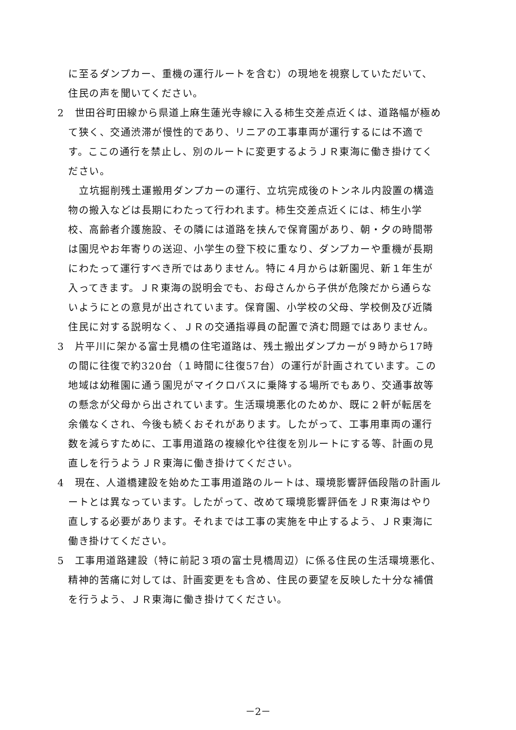に至るダンプカー、重機の運行ルートを含む）の現地を視察していただいて、住民の声を聞いてください。
2　世田谷町田線から県道上麻生蓮光寺線に入る柿生交差点近くは、道路幅が極めて狭く、交通渋滞が慢性的であり、リニアの工事車両が運行するには不適です。ここの通行を禁止し、別のルートに変更するようＪＲ東海に働き掛けてください。
立坑掘削残土運搬用ダンプカーの運行、立坑完成後のトンネル内設置の構造物の搬入などは長期にわたって行われます。柿生交差点近くには、柿生小学校、高齢者介護施設、その隣には道路を挟んで保育園があり、朝・夕の時間帯は園児やお年寄りの送迎、小学生の登下校に重なり、ダンプカーや重機が長期にわたって運行すべき所ではありません。特に４月からは新園児、新１年生が入ってきます。ＪＲ東海の説明会でも、お母さんから子供が危険だから通らないようにとの意見が出されています。保育園、小学校の父母、学校側及び近隣住民に対する説明なく、ＪＲの交通指導員の配置で済む問題ではありません。
3　片平川に架かる富士見橋の住宅道路は、残土搬出ダンプカーが９時から17時の間に往復で約320台（１時間に往復57台）の運行が計画されています。この地域は幼稚園に通う園児がマイクロバスに乗降する場所でもあり、交通事故等の懸念が父母から出されています。生活環境悪化のためか、既に２軒が転居を余儀なくされ、今後も続くおそれがあります。したがって、工事用車両の運行数を減らすために、工事用道路の複線化や往復を別ルートにする等、計画の見直しを行うようＪＲ東海に働き掛けてください。
4　現在、人道橋建設を始めた工事用道路のルートは、環境影響評価段階の計画ルートとは異なっています。したがって、改めて環境影響評価をＪＲ東海はやり直しする必要があります。それまでは工事の実施を中止するよう、ＪＲ東海に働き掛けてください。
5　工事用道路建設（特に前記３項の富士見橋周辺）に係る住民の生活環境悪化、精神的苦痛に対しては、計画変更をも含め、住民の要望を反映した十分な補償を行うよう、ＪＲ東海に働き掛けてください。
－2－